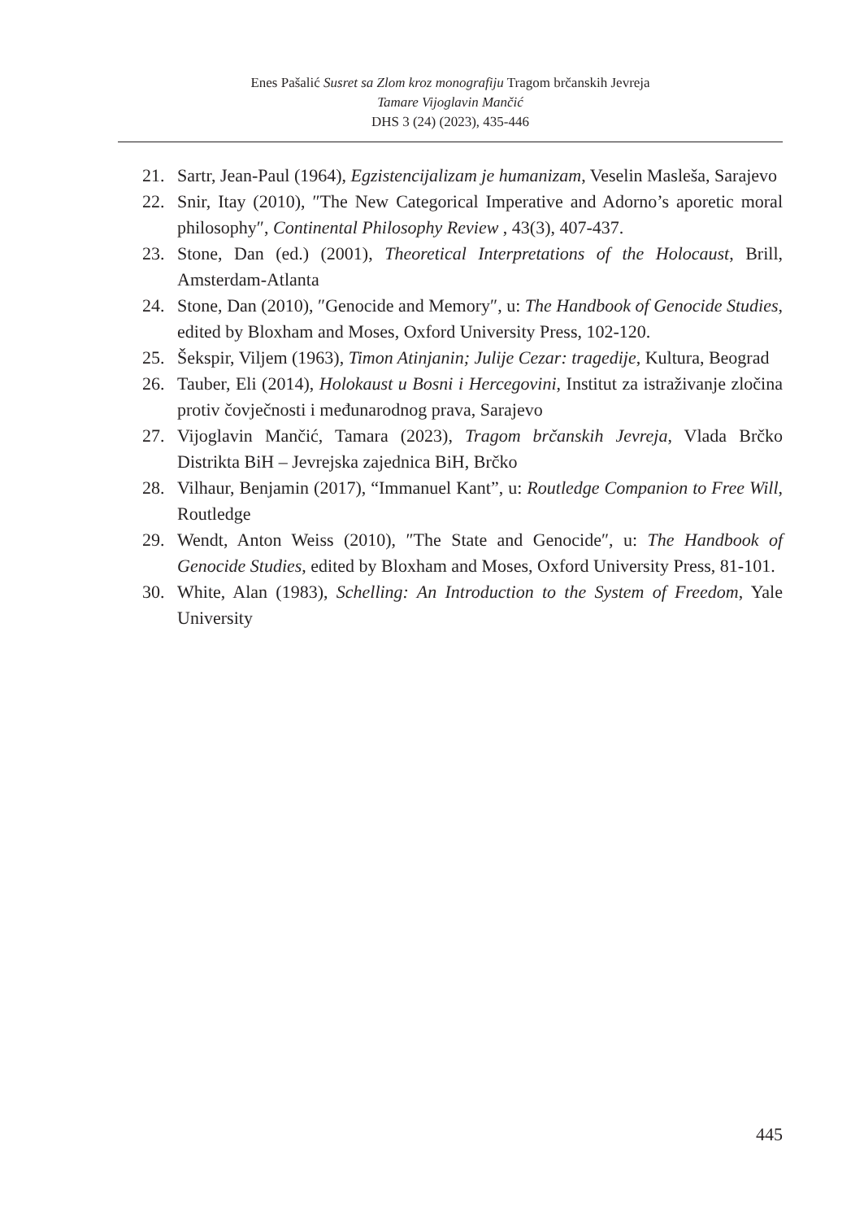Enes Pašalić Susret sa Zlom kroz monografiju Tragom brčanskih Jevreja
Tamare Vijoglavin Mančić
DHS 3 (24) (2023), 435-446
21. Sartr, Jean-Paul (1964), Egzistencijalizam je humanizam, Veselin Masleša, Sarajevo
22. Snir, Itay (2010), ″The New Categorical Imperative and Adorno’s aporetic moral philosophy″, Continental Philosophy Review , 43(3), 407-437.
23. Stone, Dan (ed.) (2001), Theoretical Interpretations of the Holocaust, Brill, Amsterdam-Atlanta
24. Stone, Dan (2010), ″Genocide and Memory″, u: The Handbook of Genocide Studies, edited by Bloxham and Moses, Oxford University Press, 102-120.
25. Šekspir, Viljem (1963), Timon Atinjanin; Julije Cezar: tragedije, Kultura, Beograd
26. Tauber, Eli (2014), Holokaust u Bosni i Hercegovini, Institut za istraživanje zločina protiv čovječnosti i međunarodnog prava, Sarajevo
27. Vijoglavin Mančić, Tamara (2023), Tragom brčanskih Jevreja, Vlada Brčko Distrikta BiH – Jevrejska zajednica BiH, Brčko
28. Vilhaur, Benjamin (2017), “Immanuel Kant”, u: Routledge Companion to Free Will, Routledge
29. Wendt, Anton Weiss (2010), ″The State and Genocide″, u: The Handbook of Genocide Studies, edited by Bloxham and Moses, Oxford University Press, 81-101.
30. White, Alan (1983), Schelling: An Introduction to the System of Freedom, Yale University
445